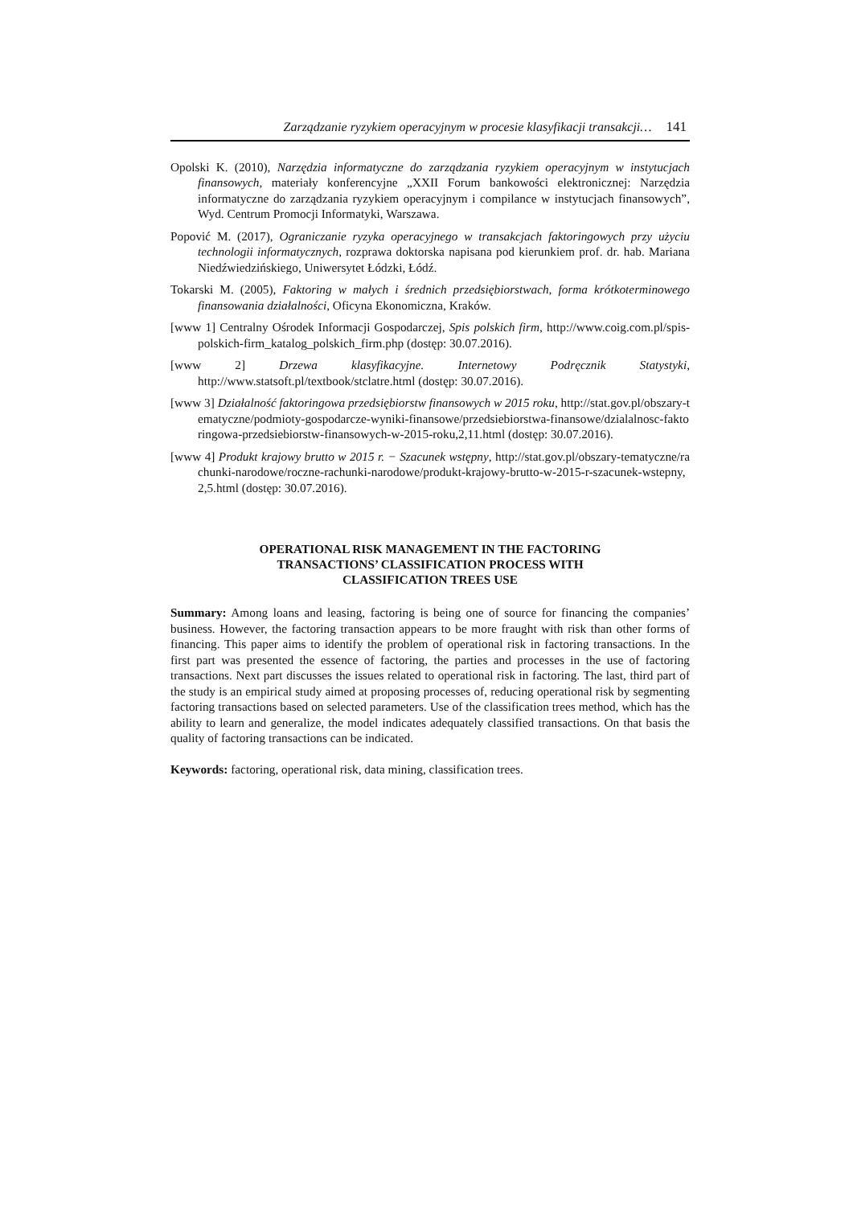Zarządzanie ryzykiem operacyjnym w procesie klasyfikacji transakcji… 141
Opolski K. (2010), Narzędzia informatyczne do zarządzania ryzykiem operacyjnym w instytucjach finansowych, materiały konferencyjne „XXII Forum bankowości elektronicznej: Narzędzia informatyczne do zarządzania ryzykiem operacyjnym i compilance w instytucjach finansowych”, Wyd. Centrum Promocji Informatyki, Warszawa.
Popović M. (2017), Ograniczanie ryzyka operacyjnego w transakcjach faktoringowych przy użyciu technologii informatycznych, rozprawa doktorska napisana pod kierunkiem prof. dr. hab. Mariana Niedźwiedzińskiego, Uniwersytet Łódzki, Łódź.
Tokarski M. (2005), Faktoring w małych i średnich przedsiębiorstwach, forma krótkoterminowego finansowania działalności, Oficyna Ekonomiczna, Kraków.
[www 1] Centralny Ośrodek Informacji Gospodarczej, Spis polskich firm, http://www.coig.com.pl/spis-polskich-firm_katalog_polskich_firm.php (dostęp: 30.07.2016).
[www 2] Drzewa klasyfikacyjne. Internetowy Podręcznik Statystyki, http://www.statsoft.pl/textbook/stclatre.html (dostęp: 30.07.2016).
[www 3] Działalność faktoringowa przedsiębiorstw finansowych w 2015 roku, http://stat.gov.pl/obszary-tematyczne/podmioty-gospodarcze-wyniki-finansowe/przedsiebiorstwa-finansowe/dzialalnosc-faktoringowa-przedsiebiorstw-finansowych-w-2015-roku,2,11.html (dostęp: 30.07.2016).
[www 4] Produkt krajowy brutto w 2015 r. − Szacunek wstępny, http://stat.gov.pl/obszary-tematyczne/rachunki-narodowe/roczne-rachunki-narodowe/produkt-krajowy-brutto-w-2015-r-szacunek-wstepny,2,5.html (dostęp: 30.07.2016).
OPERATIONAL RISK MANAGEMENT IN THE FACTORING
TRANSACTIONS’ CLASSIFICATION PROCESS WITH
CLASSIFICATION TREES USE
Summary: Among loans and leasing, factoring is being one of source for financing the companies’ business. However, the factoring transaction appears to be more fraught with risk than other forms of financing. This paper aims to identify the problem of operational risk in factoring transactions. In the first part was presented the essence of factoring, the parties and processes in the use of factoring transactions. Next part discusses the issues related to operational risk in factoring. The last, third part of the study is an empirical study aimed at proposing processes of, reducing operational risk by segmenting factoring transactions based on selected parameters. Use of the classification trees method, which has the ability to learn and generalize, the model indicates adequately classified transactions. On that basis the quality of factoring transactions can be indicated.
Keywords: factoring, operational risk, data mining, classification trees.